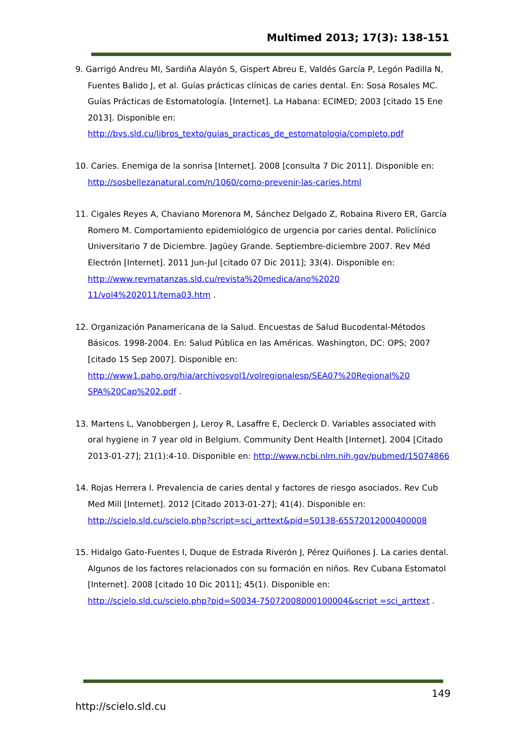Multimed 2013; 17(3): 138-151
9. Garrigó Andreu MI, Sardiña Alayón S, Gispert Abreu E, Valdés García P, Legón Padilla N, Fuentes Balido J, et al. Guías prácticas clínicas de caries dental. En: Sosa Rosales MC. Guías Prácticas de Estomatología. [Internet]. La Habana: ECIMED; 2003 [citado 15 Ene 2013]. Disponible en: http://bvs.sld.cu/libros_texto/guias_practicas_de_estomatologia/completo.pdf
10. Caries. Enemiga de la sonrisa [Internet]. 2008 [consulta 7 Dic 2011]. Disponible en: http://sosbellezanatural.com/n/1060/como-prevenir-las-caries.html
11. Cigales Reyes A, Chaviano Morenora M, Sánchez Delgado Z, Robaina Rivero ER, García Romero M. Comportamiento epidemiológico de urgencia por caries dental. Policlínico Universitario 7 de Diciembre. Jagüey Grande. Septiembre-diciembre 2007. Rev Méd Electrón [Internet]. 2011 Jun-Jul [citado 07 Dic 2011]; 33(4). Disponible en: http://www.revmatanzas.sld.cu/revista%20medica/ano%2020 11/vol4%202011/tema03.htm .
12. Organización Panamericana de la Salud. Encuestas de Salud Bucodental-Métodos Básicos. 1998-2004. En: Salud Pública en las Américas. Washington, DC: OPS; 2007 [citado 15 Sep 2007]. Disponible en: http://www1.paho.org/hia/archivosvol1/volregionalesp/SEA07%20Regional%20 SPA%20Cap%202.pdf .
13. Martens L, Vanobbergen J, Leroy R, Lasaffre E, Declerck D. Variables associated with oral hygiene in 7 year old in Belgium. Community Dent Health [Internet]. 2004 [Citado 2013-01-27]; 21(1):4-10. Disponible en: http://www.ncbi.nlm.nih.gov/pubmed/15074866
14. Rojas Herrera I. Prevalencia de caries dental y factores de riesgo asociados. Rev Cub Med Mill [Internet]. 2012 [Citado 2013-01-27]; 41(4). Disponible en: http://scielo.sld.cu/scielo.php?script=sci_arttext&pid=S0138-65572012000400008
15. Hidalgo Gato-Fuentes I, Duque de Estrada Riverón J, Pérez Quiñones J. La caries dental. Algunos de los factores relacionados con su formación en niños. Rev Cubana Estomatol [Internet]. 2008 [citado 10 Dic 2011]; 45(1). Disponible en: http://scielo.sld.cu/scielo.php?pid=S0034-75072008000100004&script =sci_arttext .
149
http://scielo.sld.cu